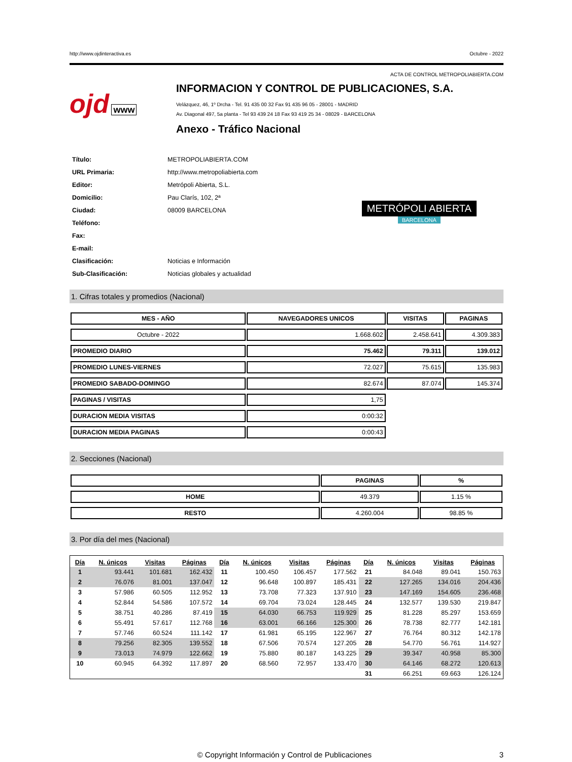http://www.ojdinteractiva.es Octubre - 2022
ACTA DE CONTROL METROPOLIABIERTA.COM
ojd www
INFORMACION Y CONTROL DE PUBLICACIONES, S.A.
Velázquez, 46, 1º Drcha - Tel. 91 435 00 32 Fax 91 435 96 05 - 28001 - MADRID
Av. Diagonal 497, 5a planta - Tel 93 439 24 18 Fax 93 419 25 34 - 08029 - BARCELONA
Anexo - Tráfico Nacional
| Título: | METROPOLIABIERTA.COM |
| URL Primaria: | http://www.metropoliabierta.com |
| Editor: | Metrópoli Abierta, S.L. |
| Domicilio: | Pau Clarís, 102, 2ª |
| Ciudad: | 08009 BARCELONA |
| Teléfono: | |
| Fax: | |
| E-mail: | |
| Clasificación: | Noticias e Información |
| Sub-Clasificación: | Noticias globales y actualidad |
METRÓPOLI ABIERTA
BARCELONA
1. Cifras totales y promedios (Nacional)
| MES - AÑO | NAVEGADORES UNICOS | VISITAS | PAGINAS |
| --- | --- | --- | --- |
| Octubre - 2022 | 1.668.602 | 2.458.641 | 4.309.383 |
| PROMEDIO DIARIO | 75.462 | 79.311 | 139.012 |
| PROMEDIO LUNES-VIERNES | 72.027 | 75.615 | 135.983 |
| PROMEDIO SABADO-DOMINGO | 82.674 | 87.074 | 145.374 |
| PAGINAS / VISITAS | 1,75 | | |
| DURACION MEDIA VISITAS | 0:00:32 | | |
| DURACION MEDIA PAGINAS | 0:00:43 | | |
2. Secciones (Nacional)
| | PAGINAS | % |
| --- | --- | --- |
| HOME | 49.379 | 1.15 % |
| RESTO | 4.260.004 | 98.85 % |
3. Por día del mes (Nacional)
| Día | N. únicos | Visitas | Páginas | Día | N. únicos | Visitas | Páginas | Día | N. únicos | Visitas | Páginas |
| --- | --- | --- | --- | --- | --- | --- | --- | --- | --- | --- | --- |
| 1 | 93.441 | 101.681 | 162.432 | 11 | 100.450 | 106.457 | 177.562 | 21 | 84.048 | 89.041 | 150.763 |
| 2 | 76.076 | 81.001 | 137.047 | 12 | 96.648 | 100.897 | 185.431 | 22 | 127.265 | 134.016 | 204.436 |
| 3 | 57.986 | 60.505 | 112.952 | 13 | 73.708 | 77.323 | 137.910 | 23 | 147.169 | 154.605 | 236.468 |
| 4 | 52.844 | 54.586 | 107.572 | 14 | 69.704 | 73.024 | 128.445 | 24 | 132.577 | 139.530 | 219.847 |
| 5 | 38.751 | 40.286 | 87.419 | 15 | 64.030 | 66.753 | 119.929 | 25 | 81.228 | 85.297 | 153.659 |
| 6 | 55.491 | 57.617 | 112.768 | 16 | 63.001 | 66.166 | 125.300 | 26 | 78.738 | 82.777 | 142.181 |
| 7 | 57.746 | 60.524 | 111.142 | 17 | 61.981 | 65.195 | 122.967 | 27 | 76.764 | 80.312 | 142.178 |
| 8 | 79.256 | 82.305 | 139.552 | 18 | 67.506 | 70.574 | 127.205 | 28 | 54.770 | 56.761 | 114.927 |
| 9 | 73.013 | 74.979 | 122.662 | 19 | 75.880 | 80.187 | 143.225 | 29 | 39.347 | 40.958 | 85.300 |
| 10 | 60.945 | 64.392 | 117.897 | 20 | 68.560 | 72.957 | 133.470 | 30 | 64.146 | 68.272 | 120.613 |
| | | | | | | | | 31 | 66.251 | 69.663 | 126.124 |
© Copyright Información y Control de Publicaciones 3